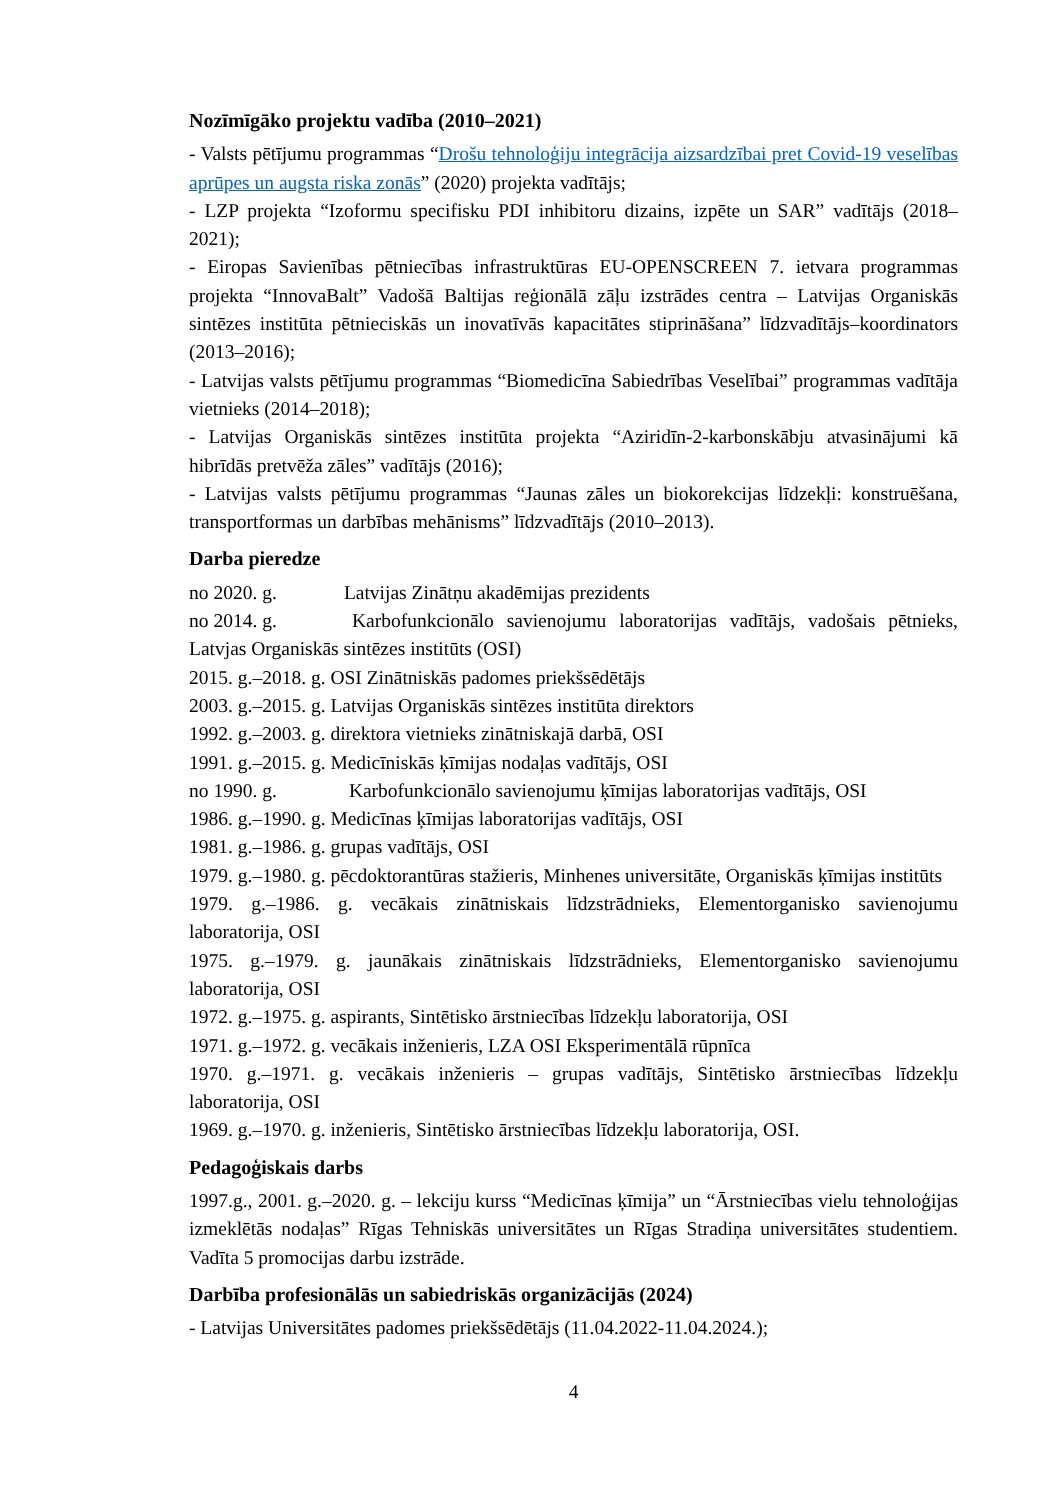Nozīmīgāko projektu vadība (2010–2021)
- Valsts pētījumu programmas “Drošu tehnoloģiju integrācija aizsardzībai pret Covid-19 veselības aprūpes un augsta riska zonās” (2020) projekta vadītājs;
- LZP projekta “Izoformu specifisku PDI inhibitoru dizains, izpēte un SAR” vadītājs (2018–2021);
- Eiropas Savienības pētniecības infrastruktūras EU-OPENSCREEN 7. ietvara programmas projekta “InnovaBalt” Vadošā Baltijas reģionālā zāļu izstrādes centra – Latvijas Organiskās sintēzes institūta pētnieciskās un inovatīvās kapacitātes stiprināšana” līdzvadītājs–koordinators (2013–2016);
- Latvijas valsts pētījumu programmas “Biomedicīna Sabiedrības Veselībai” programmas vadītāja vietnieks (2014–2018);
- Latvijas Organiskās sintēzes institūta projekta “Aziridīn-2-karbonskābju atvasinājumi kā hibrīdās pretvēža zāles” vadītājs (2016);
- Latvijas valsts pētījumu programmas “Jaunas zāles un biokorekcijas līdzekļi: konstruēšana, transportformas un darbības mehānisms” līdzvadītājs (2010–2013).
Darba pieredze
no 2020. g. Latvijas Zinātņu akadēmijas prezidents
no 2014. g. Karbofunkcionālo savienojumu laboratorijas vadītājs, vadošais pētnieks, Latvjas Organiskās sintēzes institūts (OSI)
2015. g.–2018. g. OSI Zinātniskās padomes priekšsēdētājs
2003. g.–2015. g. Latvijas Organiskās sintēzes institūta direktors
1992. g.–2003. g. direktora vietnieks zinātniskajā darbā, OSI
1991. g.–2015. g. Medicīniskās ķīmijas nodaļas vadītājs, OSI
no 1990. g. Karbofunkcionālo savienojumu ķīmijas laboratorijas vadītājs, OSI
1986. g.–1990. g. Medicīnas ķīmijas laboratorijas vadītājs, OSI
1981. g.–1986. g. grupas vadītājs, OSI
1979. g.–1980. g. pēcdoktorantūras stažieris, Minhenes universitāte, Organiskās ķīmijas institūts
1979. g.–1986. g. vecākais zinātniskais līdzstrādnieks, Elementorganisko savienojumu laboratorija, OSI
1975. g.–1979. g. jaunākais zinātniskais līdzstrādnieks, Elementorganisko savienojumu laboratorija, OSI
1972. g.–1975. g. aspirants, Sintētisko ārstniecības līdzekļu laboratorija, OSI
1971. g.–1972. g. vecākais inženieris, LZA OSI Eksperimentālā rūpnīca
1970. g.–1971. g. vecākais inženieris – grupas vadītājs, Sintētisko ārstniecības līdzekļu laboratorija, OSI
1969. g.–1970. g. inženieris, Sintētisko ārstniecības līdzekļu laboratorija, OSI.
Pedagoģiskais darbs
1997.g., 2001. g.–2020. g. – lekciju kurss “Medicīnas ķīmija” un “Ārstniecības vielu tehnoloģijas izmeklētās nodaļas” Rīgas Tehniskās universitātes un Rīgas Stradiņa universitātes studentiem. Vadīta 5 promocijas darbu izstrāde.
Darbība profesionālās un sabiedriskās organizācijās (2024)
- Latvijas Universitātes padomes priekšsēdētājs (11.04.2022-11.04.2024.);
4